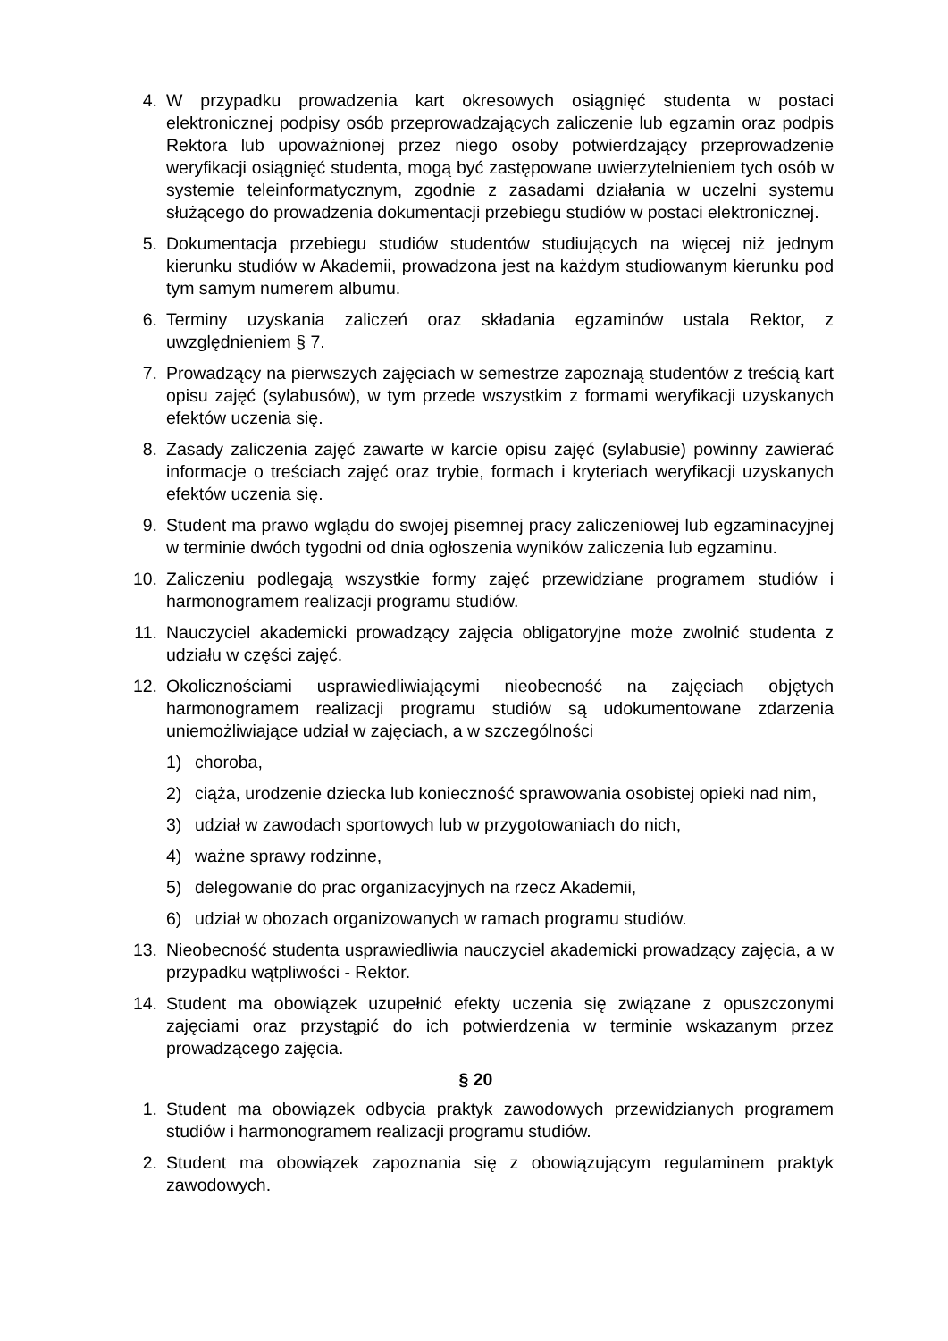4. W przypadku prowadzenia kart okresowych osiągnięć studenta w postaci elektronicznej podpisy osób przeprowadzających zaliczenie lub egzamin oraz podpis Rektora lub upoważnionej przez niego osoby potwierdzający przeprowadzenie weryfikacji osiągnięć studenta, mogą być zastępowane uwierzytelnieniem tych osób w systemie teleinformatycznym, zgodnie z zasadami działania w uczelni systemu służącego do prowadzenia dokumentacji przebiegu studiów w postaci elektronicznej.
5. Dokumentacja przebiegu studiów studentów studiujących na więcej niż jednym kierunku studiów w Akademii, prowadzona jest na każdym studiowanym kierunku pod tym samym numerem albumu.
6. Terminy uzyskania zaliczeń oraz składania egzaminów ustala Rektor, z uwzględnieniem § 7.
7. Prowadzący na pierwszych zajęciach w semestrze zapoznają studentów z treścią kart opisu zajęć (sylabusów), w tym przede wszystkim z formami weryfikacji uzyskanych efektów uczenia się.
8. Zasady zaliczenia zajęć zawarte w karcie opisu zajęć (sylabusie) powinny zawierać informacje o treściach zajęć oraz trybie, formach i kryteriach weryfikacji uzyskanych efektów uczenia się.
9. Student ma prawo wglądu do swojej pisemnej pracy zaliczeniowej lub egzaminacyjnej w terminie dwóch tygodni od dnia ogłoszenia wyników zaliczenia lub egzaminu.
10. Zaliczeniu podlegają wszystkie formy zajęć przewidziane programem studiów i harmonogramem realizacji programu studiów.
11. Nauczyciel akademicki prowadzący zajęcia obligatoryjne może zwolnić studenta z udziału w części zajęć.
12. Okolicznościami usprawiedliwiającymi nieobecność na zajęciach objętych harmonogramem realizacji programu studiów są udokumentowane zdarzenia uniemożliwiające udział w zajęciach, a w szczególności
1) choroba,
2) ciąża, urodzenie dziecka lub konieczność sprawowania osobistej opieki nad nim,
3) udział w zawodach sportowych lub w przygotowaniach do nich,
4) ważne sprawy rodzinne,
5) delegowanie do prac organizacyjnych na rzecz Akademii,
6) udział w obozach organizowanych w ramach programu studiów.
13. Nieobecność studenta usprawiedliwia nauczyciel akademicki prowadzący zajęcia, a w przypadku wątpliwości - Rektor.
14. Student ma obowiązek uzupełnić efekty uczenia się związane z opuszczonymi zajęciami oraz przystąpić do ich potwierdzenia w terminie wskazanym przez prowadzącego zajęcia.
§ 20
1. Student ma obowiązek odbycia praktyk zawodowych przewidzianych programem studiów i harmonogramem realizacji programu studiów.
2. Student ma obowiązek zapoznania się z obowiązującym regulaminem praktyk zawodowych.